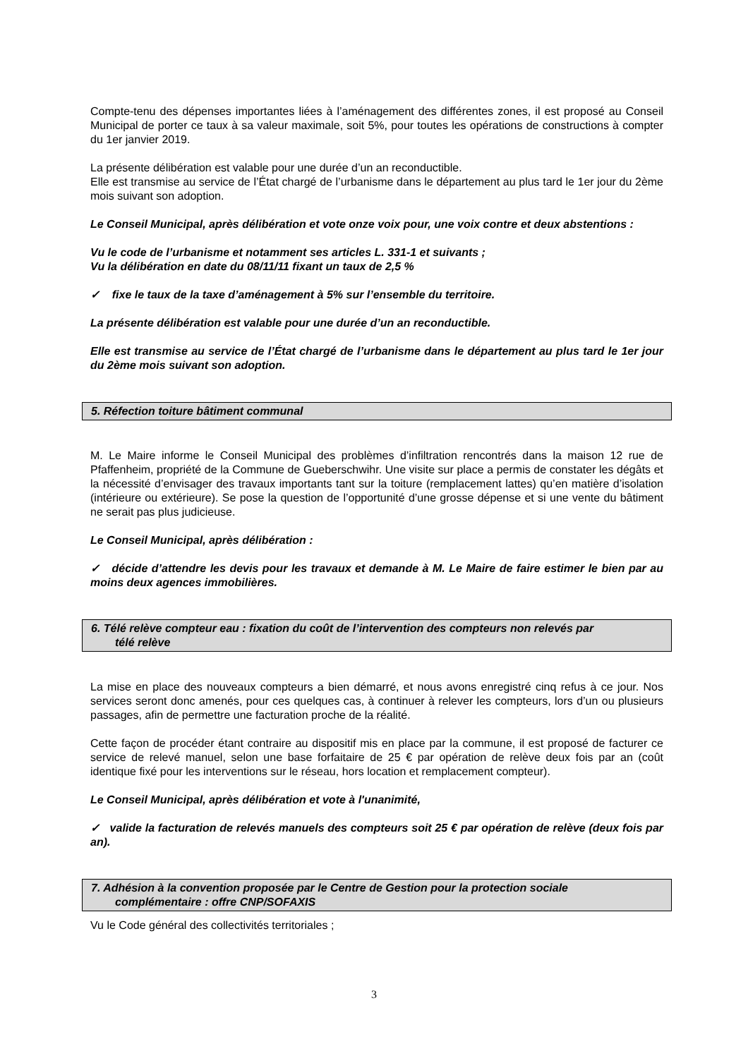Compte-tenu des dépenses importantes liées à l’aménagement des différentes zones, il est proposé au Conseil Municipal de porter ce taux à sa valeur maximale, soit 5%, pour toutes les opérations de constructions à compter du 1er janvier 2019.
La présente délibération est valable pour une durée d’un an reconductible.
Elle est transmise au service de l’État chargé de l’urbanisme dans le département au plus tard le 1er jour du 2ème mois suivant son adoption.
Le Conseil Municipal, après délibération et vote onze voix pour, une voix contre et deux abstentions :
Vu le code de l’urbanisme et notamment ses articles L. 331-1 et suivants ;
Vu la délibération en date du 08/11/11 fixant un taux de 2,5 %
✓ fixe le taux de la taxe d’aménagement à 5% sur l’ensemble du territoire.
La présente délibération est valable pour une durée d’un an reconductible.
Elle est transmise au service de l’État chargé de l’urbanisme dans le département au plus tard le 1er jour du 2ème mois suivant son adoption.
5. Réfection toiture bâtiment communal
M. Le Maire informe le Conseil Municipal des problèmes d’infiltration rencontrés dans la maison 12 rue de Pfaffenheim, propriété de la Commune de Gueberschwihr. Une visite sur place a permis de constater les dégâts et la nécessité d’envisager des travaux importants tant sur la toiture (remplacement lattes) qu’en matière d’isolation (intérieure ou extérieure). Se pose la question de l’opportunité d’une grosse dépense et si une vente du bâtiment ne serait pas plus judicieuse.
Le Conseil Municipal, après délibération :
✓ décide d’attendre les devis pour les travaux et demande à M. Le Maire de faire estimer le bien par au moins deux agences immobilières.
6. Télé relève compteur eau : fixation du coût de l’intervention des compteurs non relevés par
télé relève
La mise en place des nouveaux compteurs a bien démarré, et nous avons enregistré cinq refus à ce jour. Nos services seront donc amenés, pour ces quelques cas, à continuer à relever les compteurs, lors d’un ou plusieurs passages, afin de permettre une facturation proche de la réalité.
Cette façon de procéder étant contraire au dispositif mis en place par la commune, il est proposé de facturer ce service de relevé manuel, selon une base forfaitaire de 25 € par opération de relève deux fois par an (coût identique fixé pour les interventions sur le réseau, hors location et remplacement compteur).
Le Conseil Municipal, après délibération et vote à l'unanimité,
✓ valide la facturation de relevés manuels des compteurs soit 25 € par opération de relève (deux fois par an).
7. Adhésion à la convention proposée par le Centre de Gestion pour la protection sociale
complémentaire : offre CNP/SOFAXIS
Vu le Code général des collectivités territoriales ;
3